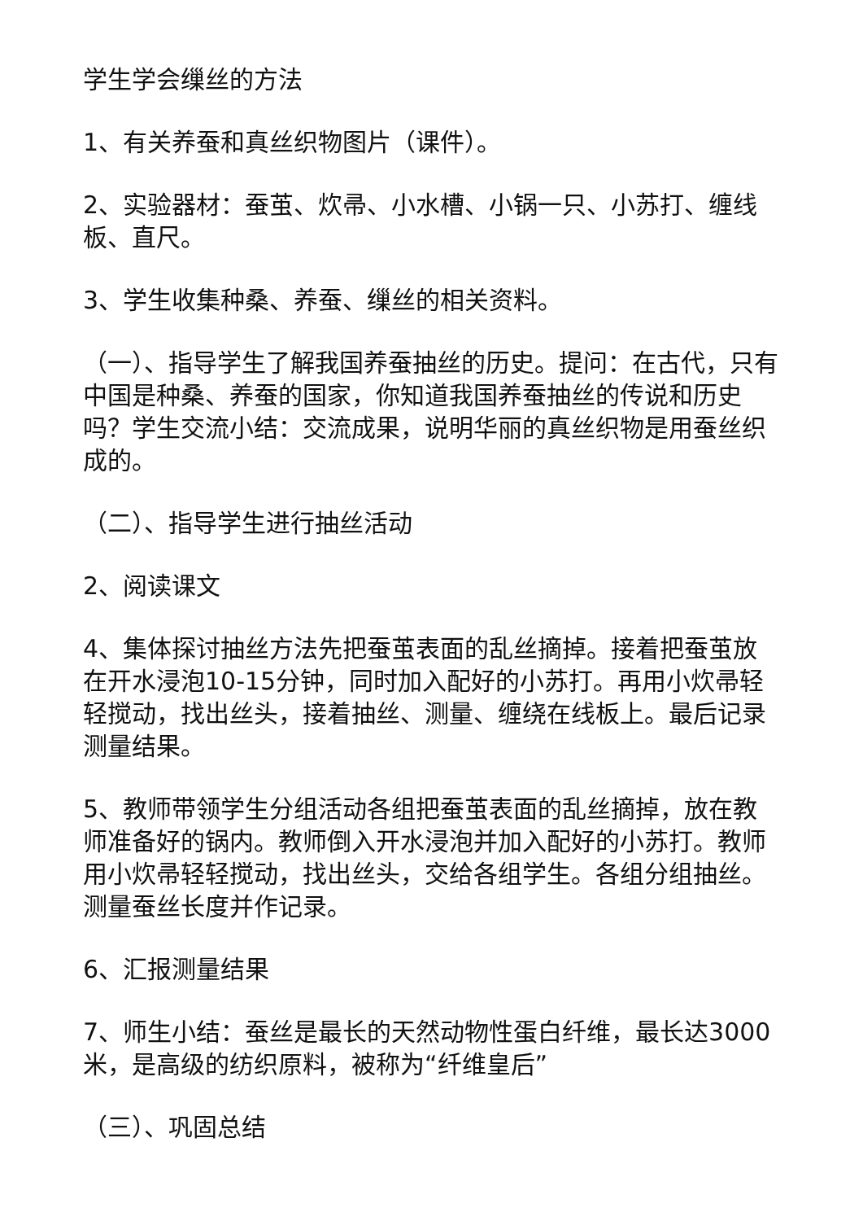学生学会缫丝的方法
1、有关养蚕和真丝织物图片（课件）。
2、实验器材：蚕茧、炊帚、小水槽、小锅一只、小苏打、缠线板、直尺。
3、学生收集种桑、养蚕、缫丝的相关资料。
（一）、指导学生了解我国养蚕抽丝的历史。提问：在古代，只有中国是种桑、养蚕的国家，你知道我国养蚕抽丝的传说和历史吗？学生交流小结：交流成果，说明华丽的真丝织物是用蚕丝织成的。
（二）、指导学生进行抽丝活动
2、阅读课文
4、集体探讨抽丝方法先把蚕茧表面的乱丝摘掉。接着把蚕茧放在开水浸泡10-15分钟，同时加入配好的小苏打。再用小炊帚轻轻搅动，找出丝头，接着抽丝、测量、缠绕在线板上。最后记录测量结果。
5、教师带领学生分组活动各组把蚕茧表面的乱丝摘掉，放在教师准备好的锅内。教师倒入开水浸泡并加入配好的小苏打。教师用小炊帚轻轻搅动，找出丝头，交给各组学生。各组分组抽丝。测量蚕丝长度并作记录。
6、汇报测量结果
7、师生小结：蚕丝是最长的天然动物性蛋白纤维，最长达3000米，是高级的纺织原料，被称为“纤维皇后”
（三）、巩固总结